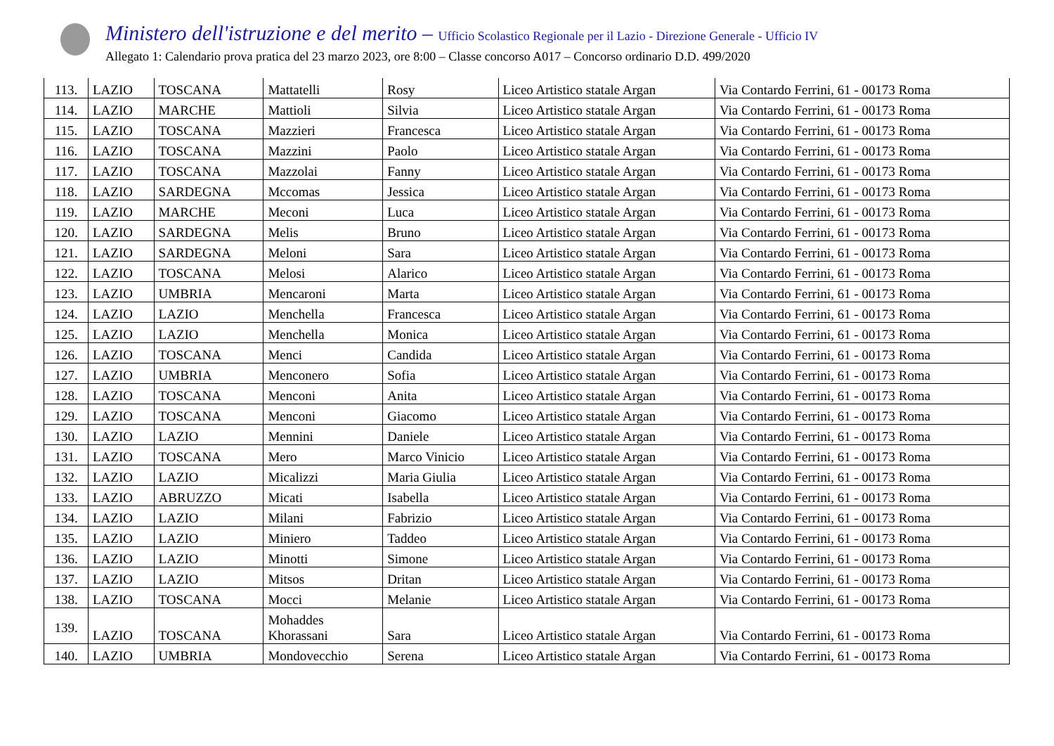Ministero dell'istruzione e del merito – Ufficio Scolastico Regionale per il Lazio - Direzione Generale - Ufficio IV
Allegato 1: Calendario prova pratica del 23 marzo 2023, ore 8:00 – Classe concorso A017 – Concorso ordinario D.D. 499/2020
| 113. | LAZIO | TOSCANA | Mattatelli | Rosy | Liceo Artistico statale Argan | Via Contardo Ferrini, 61 - 00173 Roma |
| 114. | LAZIO | MARCHE | Mattioli | Silvia | Liceo Artistico statale Argan | Via Contardo Ferrini, 61 - 00173 Roma |
| 115. | LAZIO | TOSCANA | Mazzieri | Francesca | Liceo Artistico statale Argan | Via Contardo Ferrini, 61 - 00173 Roma |
| 116. | LAZIO | TOSCANA | Mazzini | Paolo | Liceo Artistico statale Argan | Via Contardo Ferrini, 61 - 00173 Roma |
| 117. | LAZIO | TOSCANA | Mazzolai | Fanny | Liceo Artistico statale Argan | Via Contardo Ferrini, 61 - 00173 Roma |
| 118. | LAZIO | SARDEGNA | Mccomas | Jessica | Liceo Artistico statale Argan | Via Contardo Ferrini, 61 - 00173 Roma |
| 119. | LAZIO | MARCHE | Meconi | Luca | Liceo Artistico statale Argan | Via Contardo Ferrini, 61 - 00173 Roma |
| 120. | LAZIO | SARDEGNA | Melis | Bruno | Liceo Artistico statale Argan | Via Contardo Ferrini, 61 - 00173 Roma |
| 121. | LAZIO | SARDEGNA | Meloni | Sara | Liceo Artistico statale Argan | Via Contardo Ferrini, 61 - 00173 Roma |
| 122. | LAZIO | TOSCANA | Melosi | Alarico | Liceo Artistico statale Argan | Via Contardo Ferrini, 61 - 00173 Roma |
| 123. | LAZIO | UMBRIA | Mencaroni | Marta | Liceo Artistico statale Argan | Via Contardo Ferrini, 61 - 00173 Roma |
| 124. | LAZIO | LAZIO | Menchella | Francesca | Liceo Artistico statale Argan | Via Contardo Ferrini, 61 - 00173 Roma |
| 125. | LAZIO | LAZIO | Menchella | Monica | Liceo Artistico statale Argan | Via Contardo Ferrini, 61 - 00173 Roma |
| 126. | LAZIO | TOSCANA | Menci | Candida | Liceo Artistico statale Argan | Via Contardo Ferrini, 61 - 00173 Roma |
| 127. | LAZIO | UMBRIA | Menconero | Sofia | Liceo Artistico statale Argan | Via Contardo Ferrini, 61 - 00173 Roma |
| 128. | LAZIO | TOSCANA | Menconi | Anita | Liceo Artistico statale Argan | Via Contardo Ferrini, 61 - 00173 Roma |
| 129. | LAZIO | TOSCANA | Menconi | Giacomo | Liceo Artistico statale Argan | Via Contardo Ferrini, 61 - 00173 Roma |
| 130. | LAZIO | LAZIO | Mennini | Daniele | Liceo Artistico statale Argan | Via Contardo Ferrini, 61 - 00173 Roma |
| 131. | LAZIO | TOSCANA | Mero | Marco Vinicio | Liceo Artistico statale Argan | Via Contardo Ferrini, 61 - 00173 Roma |
| 132. | LAZIO | LAZIO | Micalizzi | Maria Giulia | Liceo Artistico statale Argan | Via Contardo Ferrini, 61 - 00173 Roma |
| 133. | LAZIO | ABRUZZO | Micati | Isabella | Liceo Artistico statale Argan | Via Contardo Ferrini, 61 - 00173 Roma |
| 134. | LAZIO | LAZIO | Milani | Fabrizio | Liceo Artistico statale Argan | Via Contardo Ferrini, 61 - 00173 Roma |
| 135. | LAZIO | LAZIO | Miniero | Taddeo | Liceo Artistico statale Argan | Via Contardo Ferrini, 61 - 00173 Roma |
| 136. | LAZIO | LAZIO | Minotti | Simone | Liceo Artistico statale Argan | Via Contardo Ferrini, 61 - 00173 Roma |
| 137. | LAZIO | LAZIO | Mitsos | Dritan | Liceo Artistico statale Argan | Via Contardo Ferrini, 61 - 00173 Roma |
| 138. | LAZIO | TOSCANA | Mocci | Melanie | Liceo Artistico statale Argan | Via Contardo Ferrini, 61 - 00173 Roma |
| 139. | LAZIO | TOSCANA | Mohaddes Khorassani | Sara | Liceo Artistico statale Argan | Via Contardo Ferrini, 61 - 00173 Roma |
| 140. | LAZIO | UMBRIA | Mondovecchio | Serena | Liceo Artistico statale Argan | Via Contardo Ferrini, 61 - 00173 Roma |